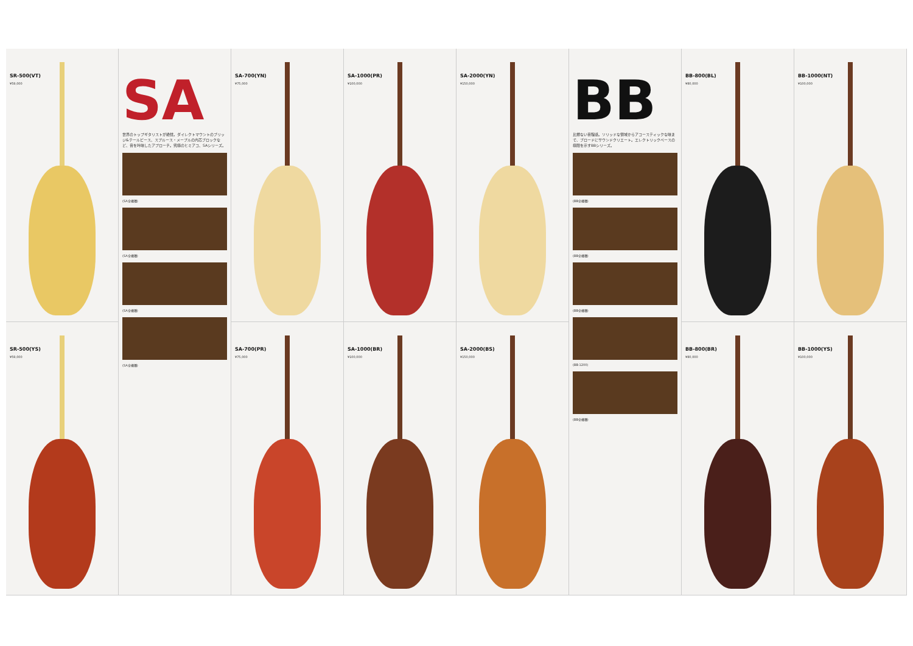SR-500(VT)
¥59,000
SA
世界のトップギタリストが絶賛。ダイレクトマウントのブリッジ&テールピース、スプルース・メープルの内芯ブロックなど、音を吟味したアプローチ。究極のヒミアコ、SAシリーズ。
(SA全機種)
(SA全機種)
(SA全機種)
(SA全機種)
SA-700(YN)
¥75,000
SA-1000(PR)
¥100,000
SA-2000(YN)
¥150,000
BB
比類ない音程感。ソリッドな領域からアコースティックな味まで、ブロードにサウンドクリエート。エレクトリックベースの極限を示すBBシリーズ。
(BB全機種)
(BB全機種)
(BB全機種)
(BB-1200)
(BB全機種)
BB-800(BL)
¥80,000
BB-1000(NT)
¥100,000
SR-500(YS)
¥59,000
SA-700(PR)
¥75,000
SA-1000(BR)
¥100,000
SA-2000(BS)
¥150,000
BB-800(BR)
¥80,000
BB-1000(YS)
¥100,000